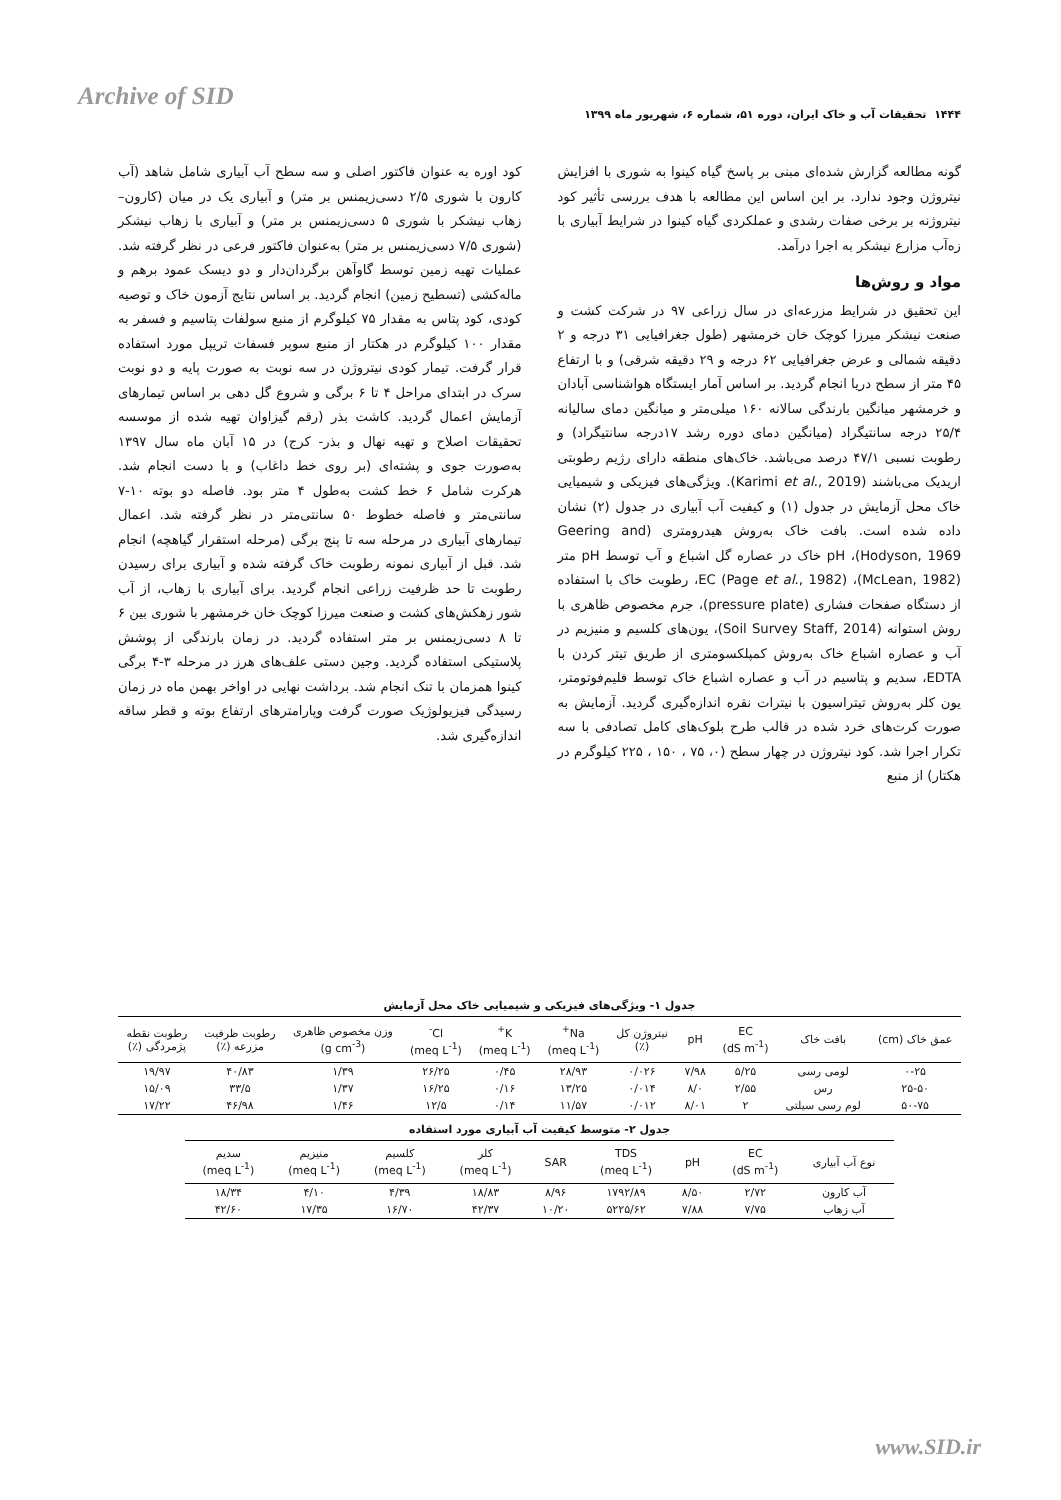Archive of SID
۱۴۴۴ تحقیقات آب و خاک ایران، دوره ۵۱، شماره ۶، شهریور ماه ۱۳۹۹
گونه مطالعه گزارش شده‌ای مبنی بر پاسخ گیاه کینوا به شوری با افزایش نیتروژن وجود ندارد. بر این اساس این مطالعه با هدف بررسی تأثیر کود نیتروژنه بر برخی صفات رشدی و عملکردی گیاه کینوا در شرایط آبیاری با زه‌آب مزارع نیشکر به اجرا درآمد.
مواد و روش‌ها
این تحقیق در شرایط مزرعه‌ای در سال زراعی ۹۷ در شرکت کشت و صنعت نیشکر میرزا کوچک خان خرمشهر (طول جغرافیایی ۳۱ درجه و ۲ دقیقه شمالی و عرض جغرافیایی ۶۲ درجه و ۲۹ دقیقه شرقی) و با ارتفاع ۴۵ متر از سطح دریا انجام گردید. بر اساس آمار ایستگاه هواشناسی آبادان و خرمشهر میانگین بارندگی سالانه ۱۶۰ میلی‌متر و میانگین دمای سالیانه ۲۵/۴ درجه سانتیگراد (میانگین دمای دوره رشد ۱۷درجه سانتیگراد) و رطوبت نسبی ۴۷/۱ درصد می‌باشد. خاک‌های منطقه دارای رژیم رطوبتی اریدیک می‌باشند (Karimi et al., 2019). ویژگی‌های فیزیکی و شیمیایی خاک محل آزمایش در جدول (۱) و کیفیت آب آبیاری در جدول (۲) نشان داده شده است. بافت خاک به‌روش هیدرومتری (Geering and Hodyson, 1969)، pH خاک در عصاره گل اشباع و آب توسط pH متر (McLean, 1982)، EC (Page et al., 1982)، رطوبت خاک با استفاده از دستگاه صفحات فشاری (pressure plate)، جرم مخصوص ظاهری با روش استوانه (Soil Survey Staff, 2014)، یون‌های کلسیم و منیزیم در آب و عصاره اشباع خاک به‌روش کمپلکسومتری از طریق تیتر کردن با EDTA، سدیم و پتاسیم در آب و عصاره اشباع خاک توسط فلیم‌فوتومتر، یون کلر به‌روش تیتراسیون با نیترات نقره اندازه‌گیری گردید. آزمایش به صورت کرت‌های خرد شده در قالب طرح بلوک‌های کامل تصادفی با سه تکرار اجرا شد. کود نیتروژن در چهار سطح (۰، ۷۵ ، ۱۵۰ ، ۲۲۵ کیلوگرم در هکتار) از منبع
کود اوره به عنوان فاکتور اصلی و سه سطح آب آبیاری شامل شاهد (آب کارون با شوری ۲/۵ دسی‌زیمنس بر متر) و آبیاری یک در میان (کارون–زهاب نیشکر با شوری ۵ دسی‌زیمنس بر متر) و آبیاری با زهاب نیشکر (شوری ۷/۵ دسی‌زیمنس بر متر) به‌عنوان فاکتور فرعی در نظر گرفته شد. عملیات تهیه زمین توسط گاوآهن برگردان‌دار و دو دیسک عمود برهم و ماله‌کشی (تسطیح زمین) انجام گردید. بر اساس نتایج آزمون خاک و توصیه کودی، کود پتاس به مقدار ۷۵ کیلوگرم از منبع سولفات پتاسیم و فسفر به مقدار ۱۰۰ کیلوگرم در هکتار از منبع سوپر فسفات تریپل مورد استفاده قرار گرفت. تیمار کودی نیتروژن در سه نوبت به صورت پایه و دو نوبت سرک در ابتدای مراحل ۴ تا ۶ برگی و شروع گل دهی بر اساس تیمارهای آزمایش اعمال گردید. کاشت بذر (رقم گیزاوان تهیه شده از موسسه تحقیقات اصلاح و تهیه نهال و بذر- کرج) در ۱۵ آبان ماه سال ۱۳۹۷ به‌صورت جوی و پشته‌ای (بر روی خط داغاب) و با دست انجام شد. هرکرت شامل ۶ خط کشت به‌طول ۴ متر بود. فاصله دو بوته ۱۰-۷ سانتی‌متر و فاصله خطوط ۵۰ سانتی‌متر در نظر گرفته شد. اعمال تیمارهای آبیاری در مرحله سه تا پنج برگی (مرحله استقرار گیاهچه) انجام شد. قبل از آبیاری نمونه رطوبت خاک گرفته شده و آبیاری برای رسیدن رطوبت تا حد ظرفیت زراعی انجام گردید. برای آبیاری با زهاب، از آب شور زهکش‌های کشت و صنعت میرزا کوچک خان خرمشهر با شوری بین ۶ تا ۸ دسی‌زیمنس بر متر استفاده گردید. در زمان بارندگی از پوشش پلاستیکی استفاده گردید. وجین دستی علف‌های هرز در مرحله ۳-۴ برگی کینوا همزمان با تنک انجام شد. برداشت نهایی در اواخر بهمن ماه در زمان رسیدگی فیزیولوژیک صورت گرفت وپارامترهای ارتفاع بوته و قطر ساقه اندازه‌گیری شد.
جدول ۱- ویژگی‌های فیزیکی و شیمیایی خاک محل آزمایش
| عمق خاک (cm) | بافت خاک | EC (dS m<sup>-1</sup>) | pH | نیتروژن کل (٪) | Na<sup>+</sup> (meq L<sup>-1</sup>) | K<sup>+</sup> (meq L<sup>-1</sup>) | Cl<sup>-</sup> (meq L<sup>-1</sup>) | وزن مخصوص ظاهری (g cm<sup>-3</sup>) | رطوبت ظرفیت مزرعه (٪) | رطوبت نقطه پژمردگی (٪) |
| --- | --- | --- | --- | --- | --- | --- | --- | --- | --- | --- |
| ۰-۲۵ | لومی رسی | ۵/۲۵ | ۷/۹۸ | ۰/۰۲۶ | ۲۸/۹۳ | ۰/۴۵ | ۲۶/۲۵ | ۱/۳۹ | ۴۰/۸۳ | ۱۹/۹۷ |
| ۲۵-۵۰ | رس | ۲/۵۵ | ۸/۰ | ۰/۰۱۴ | ۱۳/۲۵ | ۰/۱۶ | ۱۶/۲۵ | ۱/۳۷ | ۳۳/۵ | ۱۵/۰۹ |
| ۵۰-۷۵ | لوم رسی سیلتی | ۲ | ۸/۰۱ | ۰/۰۱۲ | ۱۱/۵۷ | ۰/۱۴ | ۱۲/۵ | ۱/۴۶ | ۴۶/۹۸ | ۱۷/۲۲ |
جدول ۲- متوسط کیفیت آب آبیاری مورد استفاده
| نوع آب آبیاری | EC (dS m<sup>-1</sup>) | pH | TDS (meq L<sup>-1</sup>) | SAR | کلر (meq L<sup>-1</sup>) | کلسیم (meq L<sup>-1</sup>) | منیزیم (meq L<sup>-1</sup>) | سدیم (meq L<sup>-1</sup>) |
| --- | --- | --- | --- | --- | --- | --- | --- | --- |
| آب کارون | ۲/۷۲ | ۸/۵۰ | ۱۷۹۲/۸۹ | ۸/۹۶ | ۱۸/۸۳ | ۴/۳۹ | ۴/۱۰ | ۱۸/۳۴ |
| آب زهاب | ۷/۷۵ | ۷/۸۸ | ۵۲۲۵/۶۲ | ۱۰/۲۰ | ۴۲/۳۷ | ۱۶/۷۰ | ۱۷/۳۵ | ۴۲/۶۰ |
www.SID.ir